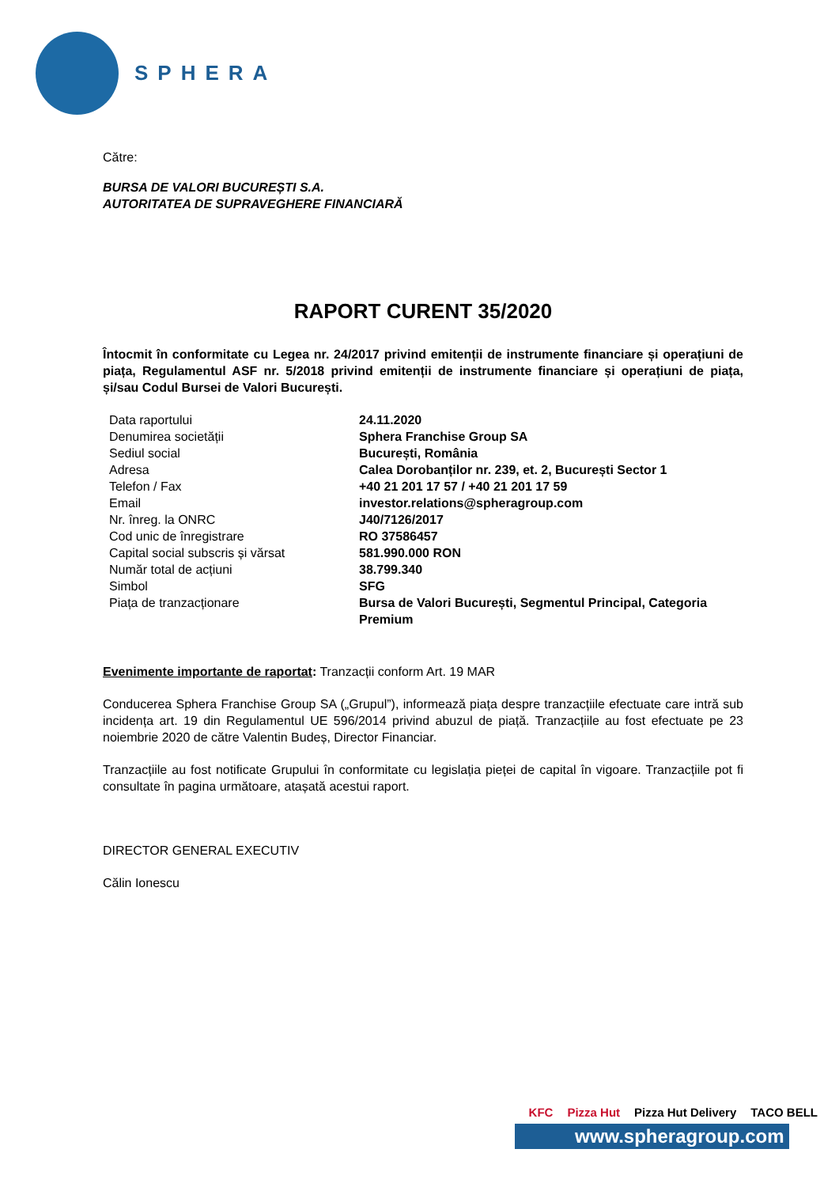SPHERA
Către:
BURSA DE VALORI BUCUREȘTI S.A.
AUTORITATEA DE SUPRAVEGHERE FINANCIARĂ
RAPORT CURENT 35/2020
Întocmit în conformitate cu Legea nr. 24/2017 privind emitenții de instrumente financiare și operațiuni de piața, Regulamentul ASF nr. 5/2018 privind emitenții de instrumente financiare și operațiuni de piața, și/sau Codul Bursei de Valori București.
| Data raportului | 24.11.2020 |
| Denumirea societății | Sphera Franchise Group SA |
| Sediul social | București, România |
| Adresa | Calea Dorobanților nr. 239, et. 2, București Sector 1 |
| Telefon / Fax | +40 21 201 17 57 / +40 21 201 17 59 |
| Email | investor.relations@spheragroup.com |
| Nr. înreg. la ONRC | J40/7126/2017 |
| Cod unic de înregistrare | RO 37586457 |
| Capital social subscris și vărsat | 581.990.000 RON |
| Număr total de acțiuni | 38.799.340 |
| Simbol | SFG |
| Piața de tranzacționare | Bursa de Valori București, Segmentul Principal, Categoria Premium |
Evenimente importante de raportat: Tranzacții conform Art. 19 MAR
Conducerea Sphera Franchise Group SA („Grupul”), informează piața despre tranzacțiile efectuate care intră sub incidența art. 19 din Regulamentul UE 596/2014 privind abuzul de piață. Tranzacțiile au fost efectuate pe 23 noiembrie 2020 de către Valentin Budeș, Director Financiar.
Tranzacțiile au fost notificate Grupului în conformitate cu legislația pieței de capital în vigoare. Tranzacțiile pot fi consultate în pagina următoare, atașată acestui raport.
DIRECTOR GENERAL EXECUTIV
Călin Ionescu
KFC Pizza Hut Pizza Hut Delivery TACO BELL
www.spheragroup.com